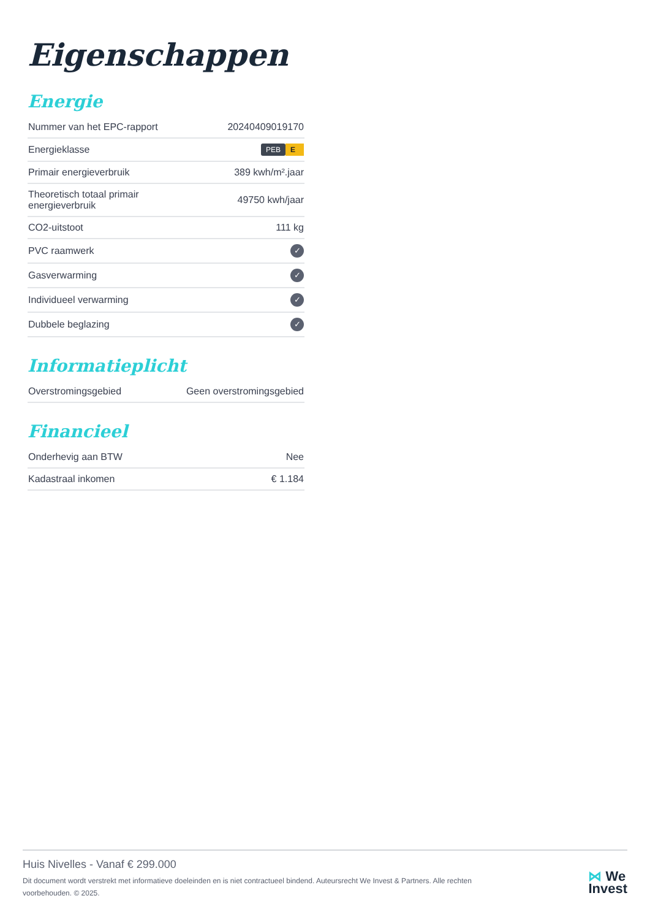Eigenschappen
Energie
| Nummer van het EPC-rapport | 20240409019170 |
| Energieklasse | PEB E |
| Primair energieverbruik | 389 kwh/m².jaar |
| Theoretisch totaal primair energieverbruik | 49750 kwh/jaar |
| CO2-uitstoot | 111 kg |
| PVC raamwerk | ✓ |
| Gasverwarming | ✓ |
| Individueel verwarming | ✓ |
| Dubbele beglazing | ✓ |
Informatieplicht
| Overstromingsgebied | Geen overstromingsgebied |
Financieel
| Onderhevig aan BTW | Nee |
| Kadastraal inkomen | € 1.184 |
Huis Nivelles - Vanaf € 299.000
Dit document wordt verstrekt met informatieve doeleinden en is niet contractueel bindend. Auteursrecht We Invest & Partners. Alle rechten voorbehouden. © 2025.
⋈ We
Invest